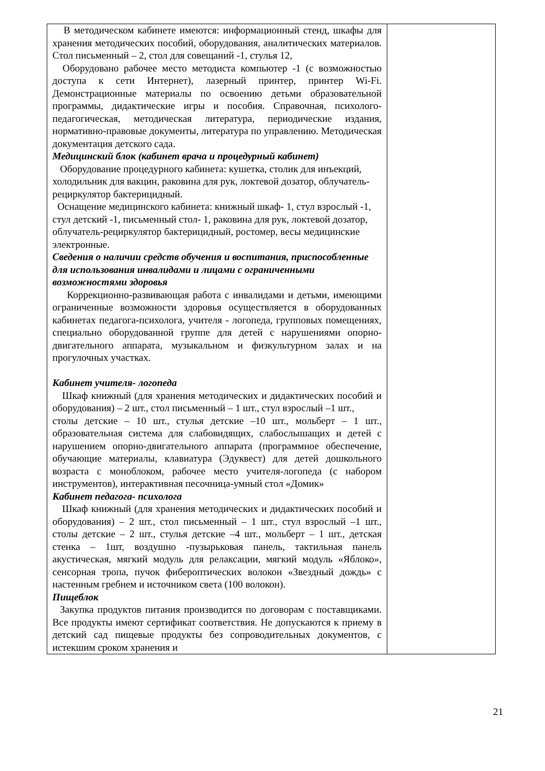| В методическом кабинете имеются: информационный стенд, шкафы для хранения методических пособий, оборудования, аналитических материалов. Стол письменный – 2, стол для совещаний -1, стулья 12, Оборудовано рабочее место методиста компьютер -1 (с возможностью доступа к сети Интернет), лазерный принтер, принтер Wi-Fi. Демонстрационные материалы по освоению детьми образовательной программы, дидактические игры и пособия. Справочная, психолого-педагогическая, методическая литература, периодические издания, нормативно-правовые документы, литература по управлению. Методическая документация детского сада. Медицинский блок (кабинет врача и процедурный кабинет) Оборудование процедурного кабинета: кушетка, столик для инъекций, холодильник для вакцин, раковина для рук, локтевой дозатор, облучатель-рециркулятор бактерицидный. Оснащение медицинского кабинета: книжный шкаф- 1, стул взрослый -1, стул детский -1, письменный стол- 1, раковина для рук, локтевой дозатор, облучатель-рециркулятор бактерицидный, ростомер, весы медицинские электронные. Сведения о наличии средств обучения и воспитания, приспособленные для использования инвалидами и лицами с ограниченными возможностями здоровья Коррекционно-развивающая работа с инвалидами и детьми, имеющими ограниченные возможности здоровья осуществляется в оборудованных кабинетах педагога-психолога, учителя - логопеда, групповых помещениях, специально оборудованной группе для детей с нарушениями опорно-двигательного аппарата, музыкальном и физкультурном залах и на прогулочных участках. Кабинет учителя- логопеда Шкаф книжный (для хранения методических и дидактических пособий и оборудования) – 2 шт., стол письменный – 1 шт., стул взрослый –1 шт., столы детские – 10 шт., стулья детские –10 шт., мольберт – 1 шт., образовательная система для слабовидящих, слабослышащих и детей с нарушением опорно-двигательного аппарата (программное обеспечение, обучающие материалы, клавиатура (Эдуквест) для детей дошкольного возраста с моноблоком, рабочее место учителя-логопеда (с набором инструментов), интерактивная песочница-умный стол «Домик» Кабинет педагога- психолога Шкаф книжный (для хранения методических и дидактических пособий и оборудования) – 2 шт., стол письменный – 1 шт., стул взрослый –1 шт., столы детские – 2 шт., стулья детские –4 шт., мольберт – 1 шт., детская стенка – 1шт, воздушно -пузырьковая панель, тактильная панель акустическая, мягкий модуль для релаксации, мягкий модуль «Яблоко», сенсорная тропа, пучок фибероптических волокон «Звездный дождь» с настенным гребнем и источником света (100 волокон). Пищеблок Закупка продуктов питания производится по договорам с поставщиками. Все продукты имеют сертификат соответствия. Не допускаются к приему в детский сад пищевые продукты без сопроводительных документов, с истекшим сроком хранения и | |
21